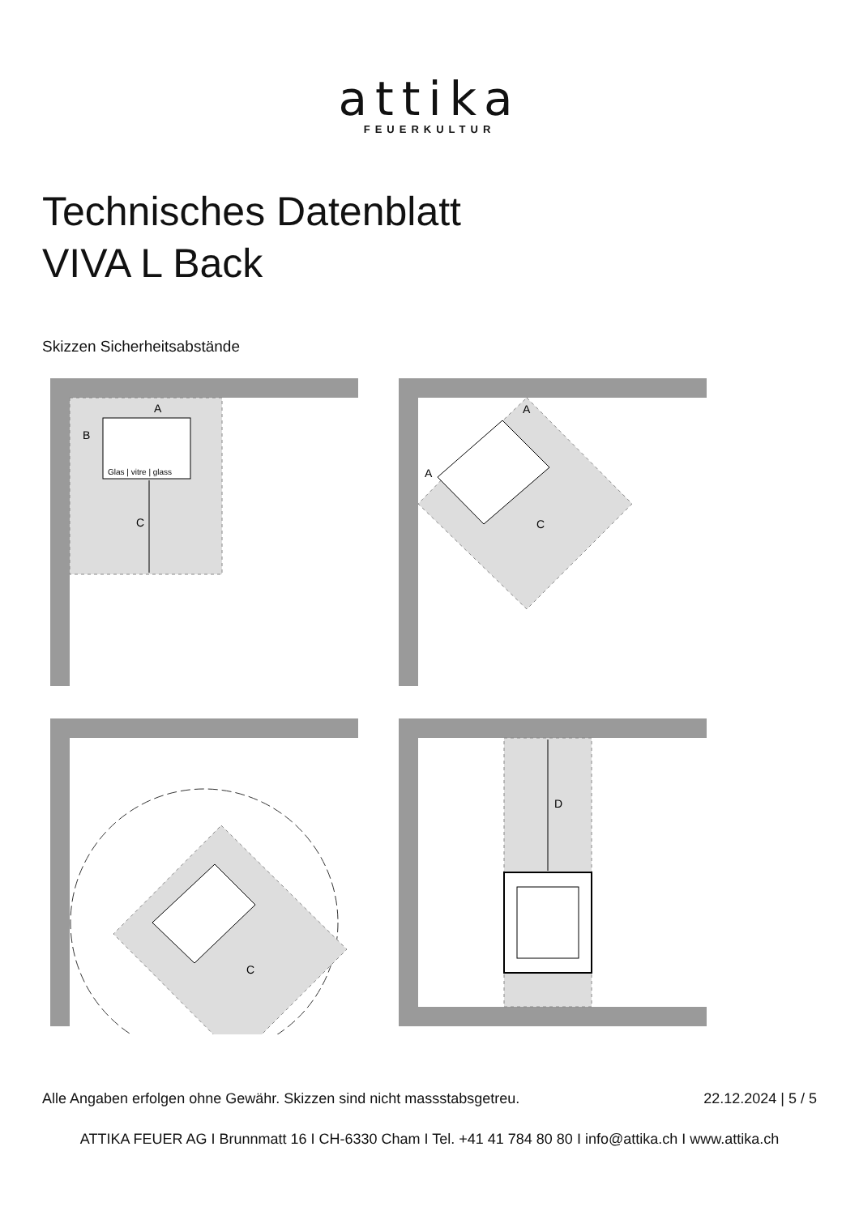attika
FEUERKULTUR
Technisches Datenblatt
VIVA L Back
Skizzen Sicherheitsabstände
Glas | vitre | glass
C
A
B
C
A
A
C
D
Alle Angaben erfolgen ohne Gewähr. Skizzen sind nicht massstabsgetreu. 22.12.2024 | 5 / 5
ATTIKA FEUER AG I Brunnmatt 16 I CH-6330 Cham I Tel. +41 41 784 80 80 I info@attika.ch I www.attika.ch